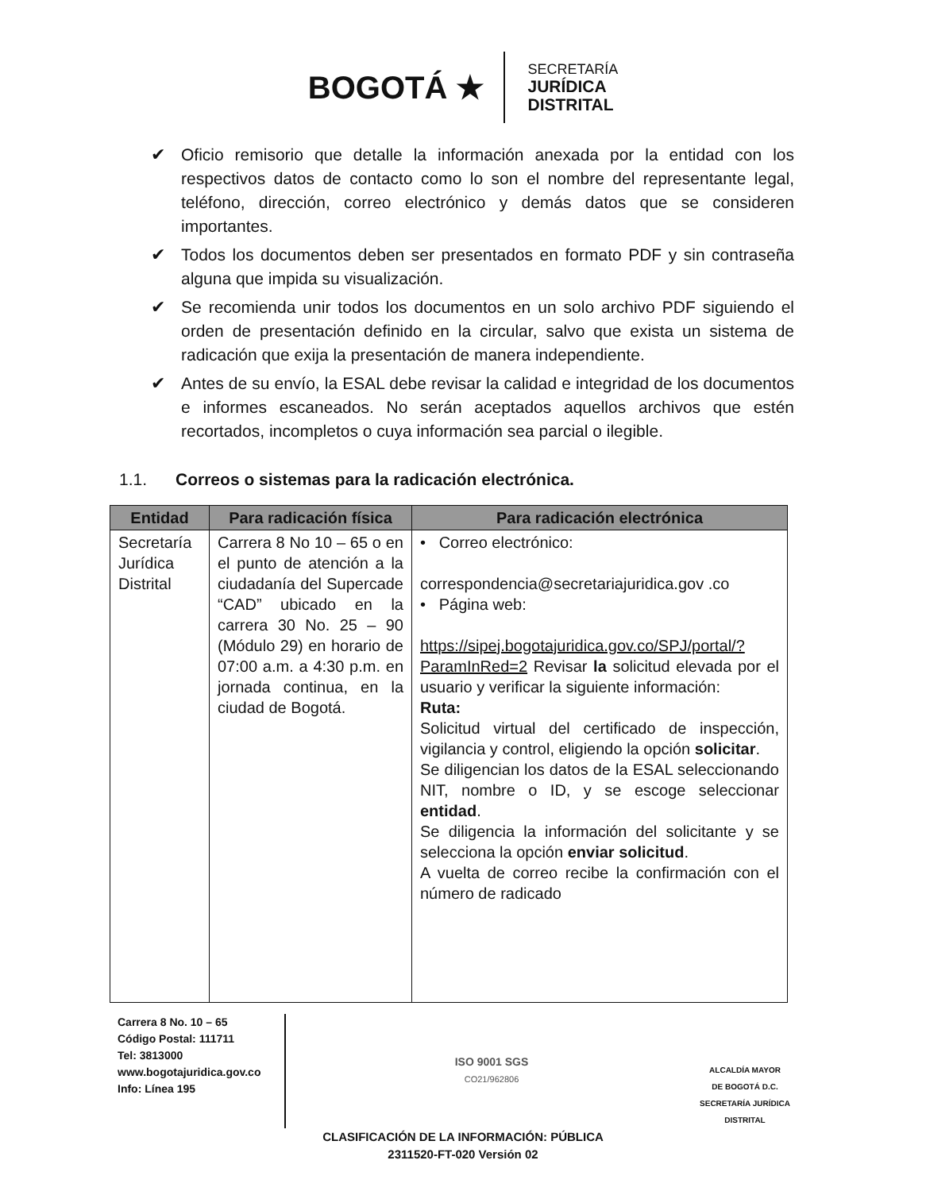BOGOTÁ ★
SECRETARÍA
JURÍDICA
DISTRITAL
✔ Oficio remisorio que detalle la información anexada por la entidad con los respectivos datos de contacto como lo son el nombre del representante legal, teléfono, dirección, correo electrónico y demás datos que se consideren importantes.
✔ Todos los documentos deben ser presentados en formato PDF y sin contraseña alguna que impida su visualización.
✔ Se recomienda unir todos los documentos en un solo archivo PDF siguiendo el orden de presentación definido en la circular, salvo que exista un sistema de radicación que exija la presentación de manera independiente.
✔ Antes de su envío, la ESAL debe revisar la calidad e integridad de los documentos e informes escaneados. No serán aceptados aquellos archivos que estén recortados, incompletos o cuya información sea parcial o ilegible.
1.1. Correos o sistemas para la radicación electrónica.
| Entidad | Para radicación física | Para radicación electrónica |
| --- | --- | --- |
| Secretaría Jurídica Distrital | Carrera 8 No 10 – 65 o en el punto de atención a la ciudadanía del Supercade “CAD” ubicado en la carrera 30 No. 25 – 90 (Módulo 29) en horario de 07:00 a.m. a 4:30 p.m. en jornada continua, en la ciudad de Bogotá. | • Correo electrónico: correspondencia@secretariajuridica.gov .co • Página web: https://sipej.bogotajuridica.gov.co/SPJ/portal/?ParamInRed=2 Revisar la solicitud elevada por el usuario y verificar la siguiente información: Ruta: Solicitud virtual del certificado de inspección, vigilancia y control, eligiendo la opción solicitar . Se diligencian los datos de la ESAL seleccionando NIT, nombre o ID, y se escoge seleccionar entidad . Se diligencia la información del solicitante y se selecciona la opción enviar solicitud . A vuelta de correo recibe la confirmación con el número de radicado |
Carrera 8 No. 10 – 65
Código Postal: 111711
Tel: 3813000
www.bogotajuridica.gov.co
Info: Línea 195
ISO 9001 SGS
CO21/962806
ALCALDÍA MAYOR
DE BOGOTÁ D.C.
SECRETARÍA JURÍDICA DISTRITAL
CLASIFICACIÓN DE LA INFORMACIÓN: PÚBLICA
2311520-FT-020 Versión 02